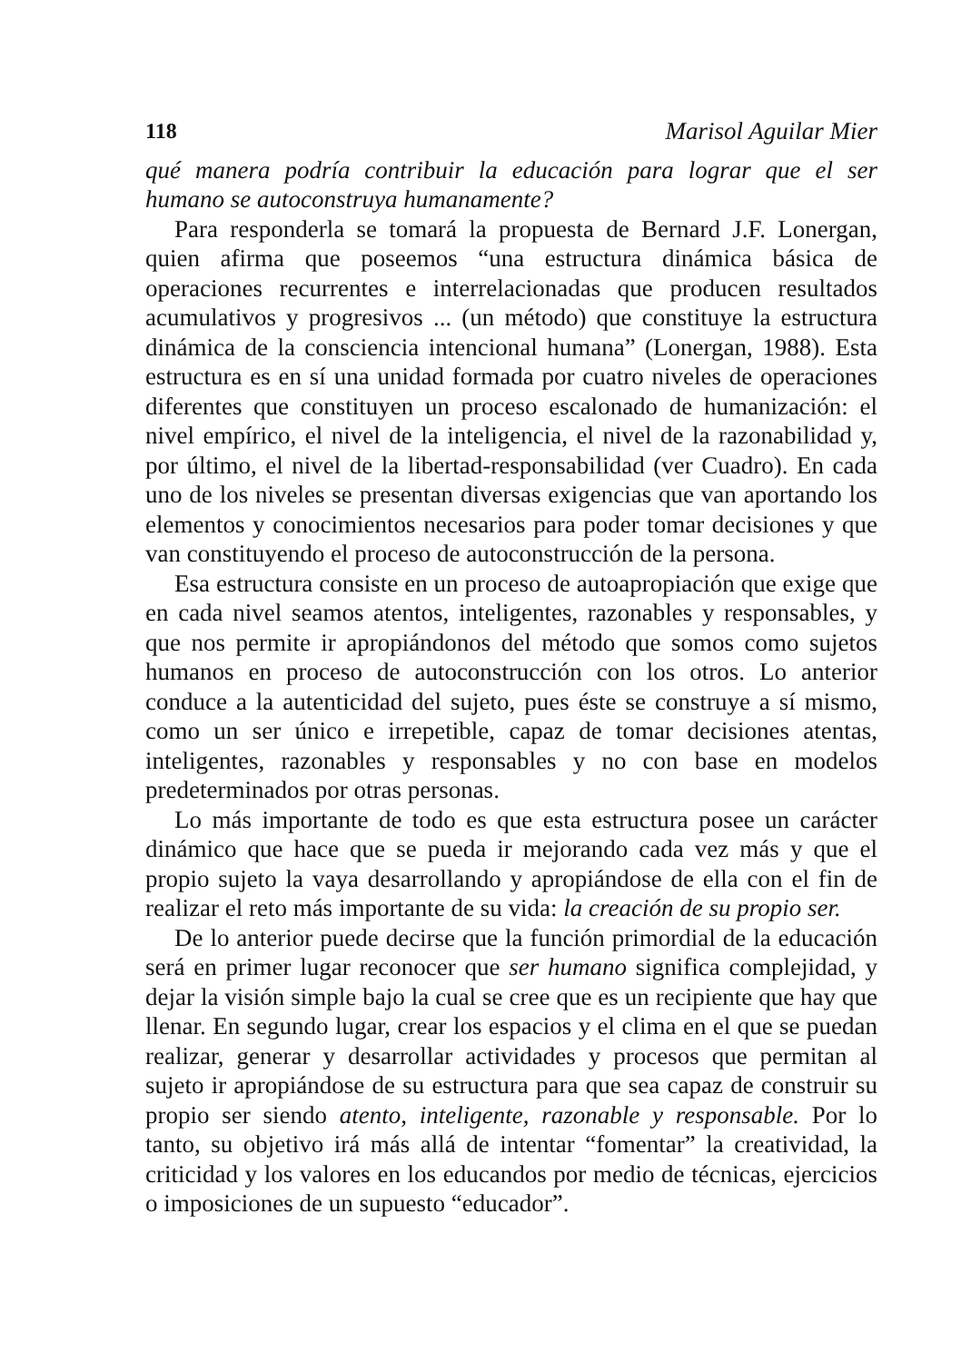118 Marisol Aguilar Mier
qué manera podría contribuir la educación para lograr que el ser humano se autoconstruya humanamente?
Para responderla se tomará la propuesta de Bernard J.F. Lonergan, quien afirma que poseemos “una estructura dinámica básica de operaciones recurrentes e interrelacionadas que producen resultados acumulativos y progresivos ... (un método) que constituye la estructura dinámica de la consciencia intencional humana” (Lonergan, 1988). Esta estructura es en sí una unidad formada por cuatro niveles de operaciones diferentes que constituyen un proceso escalonado de humanización: el nivel empírico, el nivel de la inteligencia, el nivel de la razonabilidad y, por último, el nivel de la libertad-responsabilidad (ver Cuadro). En cada uno de los niveles se presentan diversas exigencias que van aportando los elementos y conocimientos necesarios para poder tomar decisiones y que van constituyendo el proceso de autoconstrucción de la persona.
Esa estructura consiste en un proceso de autoapropiación que exige que en cada nivel seamos atentos, inteligentes, razonables y responsables, y que nos permite ir apropiándonos del método que somos como sujetos humanos en proceso de autoconstrucción con los otros. Lo anterior conduce a la autenticidad del sujeto, pues éste se construye a sí mismo, como un ser único e irrepetible, capaz de tomar decisiones atentas, inteligentes, razonables y responsables y no con base en modelos predeterminados por otras personas.
Lo más importante de todo es que esta estructura posee un carácter dinámico que hace que se pueda ir mejorando cada vez más y que el propio sujeto la vaya desarrollando y apropiándose de ella con el fin de realizar el reto más importante de su vida: la creación de su propio ser.
De lo anterior puede decirse que la función primordial de la educación será en primer lugar reconocer que ser humano significa complejidad, y dejar la visión simple bajo la cual se cree que es un recipiente que hay que llenar. En segundo lugar, crear los espacios y el clima en el que se puedan realizar, generar y desarrollar actividades y procesos que permitan al sujeto ir apropiándose de su estructura para que sea capaz de construir su propio ser siendo atento, inteligente, razonable y responsable. Por lo tanto, su objetivo irá más allá de intentar “fomentar” la creatividad, la criticidad y los valores en los educandos por medio de técnicas, ejercicios o imposiciones de un supuesto “educador”.